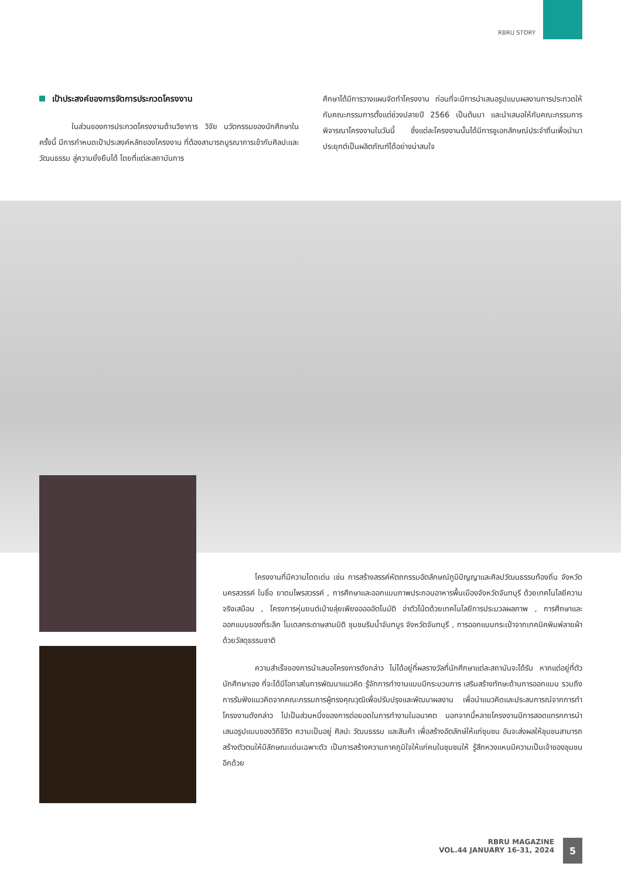RBRU STORY
เป้าประสงค์ของการจัดการประกวดโครงงาน
ในส่วนของการประกวดโครงงานด้านวิชาการ วิจัย นวัตกรรมของนักศึกษาในครั้งนี้ มีการกำหนดเป้าประสงค์หลักของโครงงาน ที่ต้องสามารถบูรณาการเข้ากับศิลปะและวัฒนธรรม สู่ความยั่งยืนได้ โดยที่แต่ละสถาบันการ
ศึกษาได้มีการวางแผนจัดทำโครงงาน ก่อนที่จะมีการนำเสนอรูปแบบผลงานการประกวดให้กับคณะกรรมการตั้งแต่ช่วงปลายปี 2566 เป็นต้นมา และนำเสนอให้กับคณะกรรมการพิจารณาโครงงานในวันนี้ ซึ่งแต่ละโครงงานนั้นได้มีการชูเอกลักษณ์ประจำถิ่นเพื่อนำมาประยุกต์เป็นผลิตภัณฑ์ได้อย่างน่าสนใจ
โครงงานที่มีความโดดเด่น เช่น การสร้างสรรค์หัตถกรรมอัตลักษณ์ภูมิปัญญาและศิลปวัฒนธรรมท้องถิ่น จังหวัดนครสวรรค์ ในชื่อ ยาดมไพรสวรรค์ , การศึกษาและออกแบบภาพประกอบอาหารพื้นเมืองจังหวัดจันทบุรี ด้วยเทคโนโลยีความจริงเสมือน , โครงการหุ่นยนต์เป่าขลุ่ยเพียงออออัตโนมัติ อ่าตัวโน้ตด้วยเทคโนโลยีการประมวลผลภาพ , การศึกษาและออกแบบของที่ระลึก โมเดลกระดาษสามมิติ ชุมชนริมน้ำจันทบูร จังหวัดจันทบุรี , การออกแบบกระเป๋าจากเทคนิคพิมพ์ลายผ้าด้วยวัสดุธรรมชาติ
ความสำเร็จของการนำเสนอโครงการดังกล่าว ไม่ได้อยู่ที่ผลรางวัลที่นักศึกษาแต่ละสถาบันจะได้รับ หากแต่อยู่ที่ตัวนักศึกษาเอง ที่จะได้มีโอกาสในการพัฒนาแนวคิด รู้จักการทำงานแบบมีกระบวนการ เสริมสร้างทักษะด้านการออกแบบ รวมถึงการรับฟังแนวคิดจากคณะกรรมการผู้ทรงคุณวุฒิเพื่อปรับปรุงและพัฒนาผลงาน เพื่อนำแนวคิดและประสบการณ์จากการทำโครงงานดังกล่าว ไปเป็นส่วนหนึ่งของการต่อยอดในการทำงานในอนาคต นอกจากนี้หลายโครงงานมีการสอดแทรกการนำเสนอรูปแบบของวิถีชีวิต ความเป็นอยู่ ศิลปะ วัฒนธรรม และสินค้า เพื่อสร้างอัตลักษ์ให้แก่ชุมชน อันจะส่งผลให้ชุมชนสามารถสร้างตัวตนให้มีลักษณะเด่นเฉพาะตัว เป็นการสร้างความภาคภูมิใจให้แก่คนในชุมชนให้ รู้สึกหวงแหนมีความเป็นเจ้าของชุมชนอีกด้วย
RBRU MAGAZINE
VOL.44 JANUARY 16-31, 2024
5